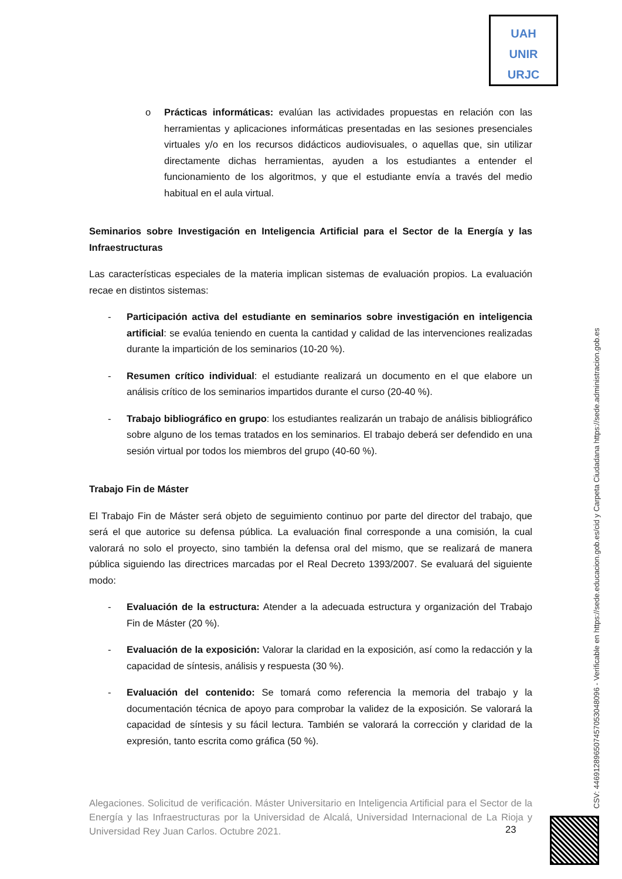UAH
UNIR
URJC
o Prácticas informáticas: evalúan las actividades propuestas en relación con las herramientas y aplicaciones informáticas presentadas en las sesiones presenciales virtuales y/o en los recursos didácticos audiovisuales, o aquellas que, sin utilizar directamente dichas herramientas, ayuden a los estudiantes a entender el funcionamiento de los algoritmos, y que el estudiante envía a través del medio habitual en el aula virtual.
Seminarios sobre Investigación en Inteligencia Artificial para el Sector de la Energía y las Infraestructuras
Las características especiales de la materia implican sistemas de evaluación propios. La evaluación recae en distintos sistemas:
- Participación activa del estudiante en seminarios sobre investigación en inteligencia artificial: se evalúa teniendo en cuenta la cantidad y calidad de las intervenciones realizadas durante la impartición de los seminarios (10-20 %).
- Resumen crítico individual: el estudiante realizará un documento en el que elabore un análisis crítico de los seminarios impartidos durante el curso (20-40 %).
- Trabajo bibliográfico en grupo: los estudiantes realizarán un trabajo de análisis bibliográfico sobre alguno de los temas tratados en los seminarios. El trabajo deberá ser defendido en una sesión virtual por todos los miembros del grupo (40-60 %).
Trabajo Fin de Máster
El Trabajo Fin de Máster será objeto de seguimiento continuo por parte del director del trabajo, que será el que autorice su defensa pública. La evaluación final corresponde a una comisión, la cual valorará no solo el proyecto, sino también la defensa oral del mismo, que se realizará de manera pública siguiendo las directrices marcadas por el Real Decreto 1393/2007. Se evaluará del siguiente modo:
- Evaluación de la estructura: Atender a la adecuada estructura y organización del Trabajo Fin de Máster (20 %).
- Evaluación de la exposición: Valorar la claridad en la exposición, así como la redacción y la capacidad de síntesis, análisis y respuesta (30 %).
- Evaluación del contenido: Se tomará como referencia la memoria del trabajo y la documentación técnica de apoyo para comprobar la validez de la exposición. Se valorará la capacidad de síntesis y su fácil lectura. También se valorará la corrección y claridad de la expresión, tanto escrita como gráfica (50 %).
Alegaciones. Solicitud de verificación. Máster Universitario en Inteligencia Artificial para el Sector de la Energía y las Infraestructuras por la Universidad de Alcalá, Universidad Internacional de La Rioja y Universidad Rey Juan Carlos. Octubre 2021.
23
CSV: 446912896507457053048096 - Verificable en https://sede.educacion.gob.es/cid y Carpeta Ciudadana https://sede.administracion.gob.es